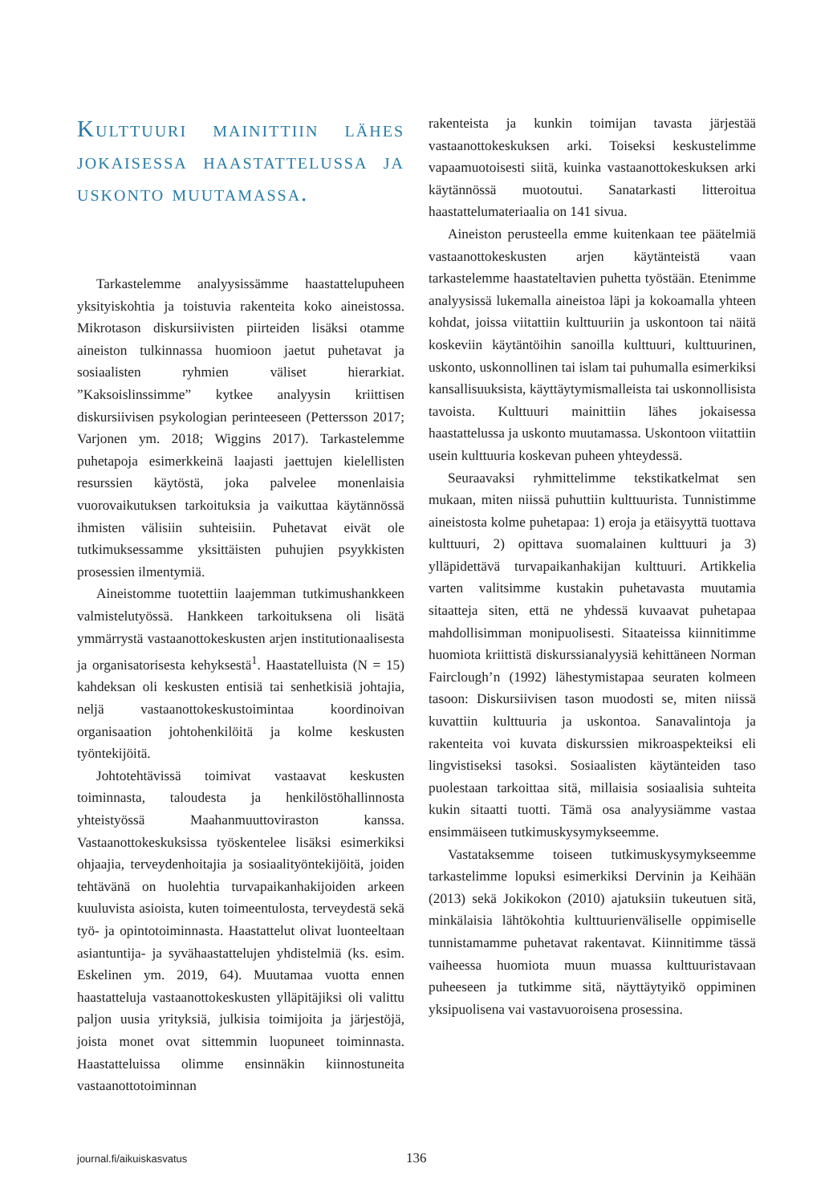Kulttuuri mainittiin lähes jokaisessa haastattelussa ja uskonto muutamassa.
Tarkastelemme analyysissämme haastattelupuheen yksityiskohtia ja toistuvia rakenteita koko aineistossa. Mikrotason diskursiivisten piirteiden lisäksi otamme aineiston tulkinnassa huomioon jaetut puhetavat ja sosiaalisten ryhmien väliset hierarkiat. ”Kaksoislinssimme” kytkee analyysin kriittisen diskursiivisen psykologian perinteeseen (Pettersson 2017; Varjonen ym. 2018; Wiggins 2017). Tarkastelemme puhetapoja esimerkkeinä laajasti jaettujen kielellisten resurssien käytöstä, joka palvelee monenlaisia vuorovaikutuksen tarkoituksia ja vaikuttaa käytännössä ihmisten välisiin suhteisiin. Puhetavat eivät ole tutkimuksessamme yksittäisten puhujien psyykkisten prosessien ilmentymiä.
Aineistomme tuotettiin laajemman tutkimushankkeen valmistelutyössä. Hankkeen tarkoituksena oli lisätä ymmärrystä vastaanottokeskusten arjen institutionaalisesta ja organisatorisesta kehyksestä<sup>1</sup>. Haastatelluista (N = 15) kahdeksan oli keskusten entisiä tai senhetkisiä johtajia, neljä vastaanottokeskustoimintaa koordinoivan organisaation johtohenkilöitä ja kolme keskusten työntekijöitä.
Johtotehtävissä toimivat vastaavat keskusten toiminnasta, taloudesta ja henkilöstöhallinnosta yhteistyössä Maahanmuuttoviraston kanssa. Vastaanottokeskuksissa työskentelee lisäksi esimerkiksi ohjaajia, terveydenhoitajia ja sosiaalityöntekijöitä, joiden tehtävänä on huolehtia turvapaikanhakijoiden arkeen kuuluvista asioista, kuten toimeentulosta, terveydestä sekä työ- ja opintotoiminnasta. Haastattelut olivat luonteeltaan asiantuntija- ja syvähaastattelujen yhdistelmiä (ks. esim. Eskelinen ym. 2019, 64). Muutamaa vuotta ennen haastatteluja vastaanottokeskusten ylläpitäjiksi oli valittu paljon uusia yrityksiä, julkisia toimijoita ja järjestöjä, joista monet ovat sittemmin luopuneet toiminnasta. Haastatteluissa olimme ensinnäkin kiinnostuneita vastaanottotoiminnan
rakenteista ja kunkin toimijan tavasta järjestää vastaanottokeskuksen arki. Toiseksi keskustelimme vapaamuotoisesti siitä, kuinka vastaanottokeskuksen arki käytännössä muotoutui. Sanatarkasti litteroitua haastattelumateriaalia on 141 sivua.
Aineiston perusteella emme kuitenkaan tee päätelmiä vastaanottokeskusten arjen käytänteistä vaan tarkastelemme haastateltavien puhetta työstään. Etenimme analyysissä lukemalla aineistoa läpi ja kokoamalla yhteen kohdat, joissa viitattiin kulttuuriin ja uskontoon tai näitä koskeviin käytäntöihin sanoilla kulttuuri, kulttuurinen, uskonto, uskonnollinen tai islam tai puhumalla esimerkiksi kansallisuuksista, käyttäytymismalleista tai uskonnollisista tavoista. Kulttuuri mainittiin lähes jokaisessa haastattelussa ja uskonto muutamassa. Uskontoon viitattiin usein kulttuuria koskevan puheen yhteydessä.
Seuraavaksi ryhmittelimme tekstikatkelmat sen mukaan, miten niissä puhuttiin kulttuurista. Tunnistimme aineistosta kolme puhetapaa: 1) eroja ja etäisyyttä tuottava kulttuuri, 2) opittava suomalainen kulttuuri ja 3) ylläpidettävä turvapaikanhakijan kulttuuri. Artikkelia varten valitsimme kustakin puhetavasta muutamia sitaatteja siten, että ne yhdessä kuvaavat puhetapaa mahdollisimman monipuolisesti. Sitaateissa kiinnitimme huomiota kriittistä diskurssianalyysiä kehittäneen Norman Fairclough’n (1992) lähestymistapaa seuraten kolmeen tasoon: Diskursiivisen tason muodosti se, miten niissä kuvattiin kulttuuria ja uskontoa. Sanavalintoja ja rakenteita voi kuvata diskurssien mikroaspekteiksi eli lingvistiseksi tasoksi. Sosiaalisten käytänteiden taso puolestaan tarkoittaa sitä, millaisia sosiaalisia suhteita kukin sitaatti tuotti. Tämä osa analyysiämme vastaa ensimmäiseen tutkimuskysymykseemme.
Vastataksemme toiseen tutkimuskysymykseemme tarkastelimme lopuksi esimerkiksi Dervinin ja Keihään (2013) sekä Jokikokon (2010) ajatuksiin tukeutuen sitä, minkälaisia lähtökohtia kulttuurienväliselle oppimiselle tunnistamamme puhetavat rakentavat. Kiinnitimme tässä vaiheessa huomiota muun muassa kulttuuristavaan puheeseen ja tutkimme sitä, näyttäytyikö oppiminen yksipuolisena vai vastavuoroisena prosessina.
journal.fi/aikuiskasvatus 136